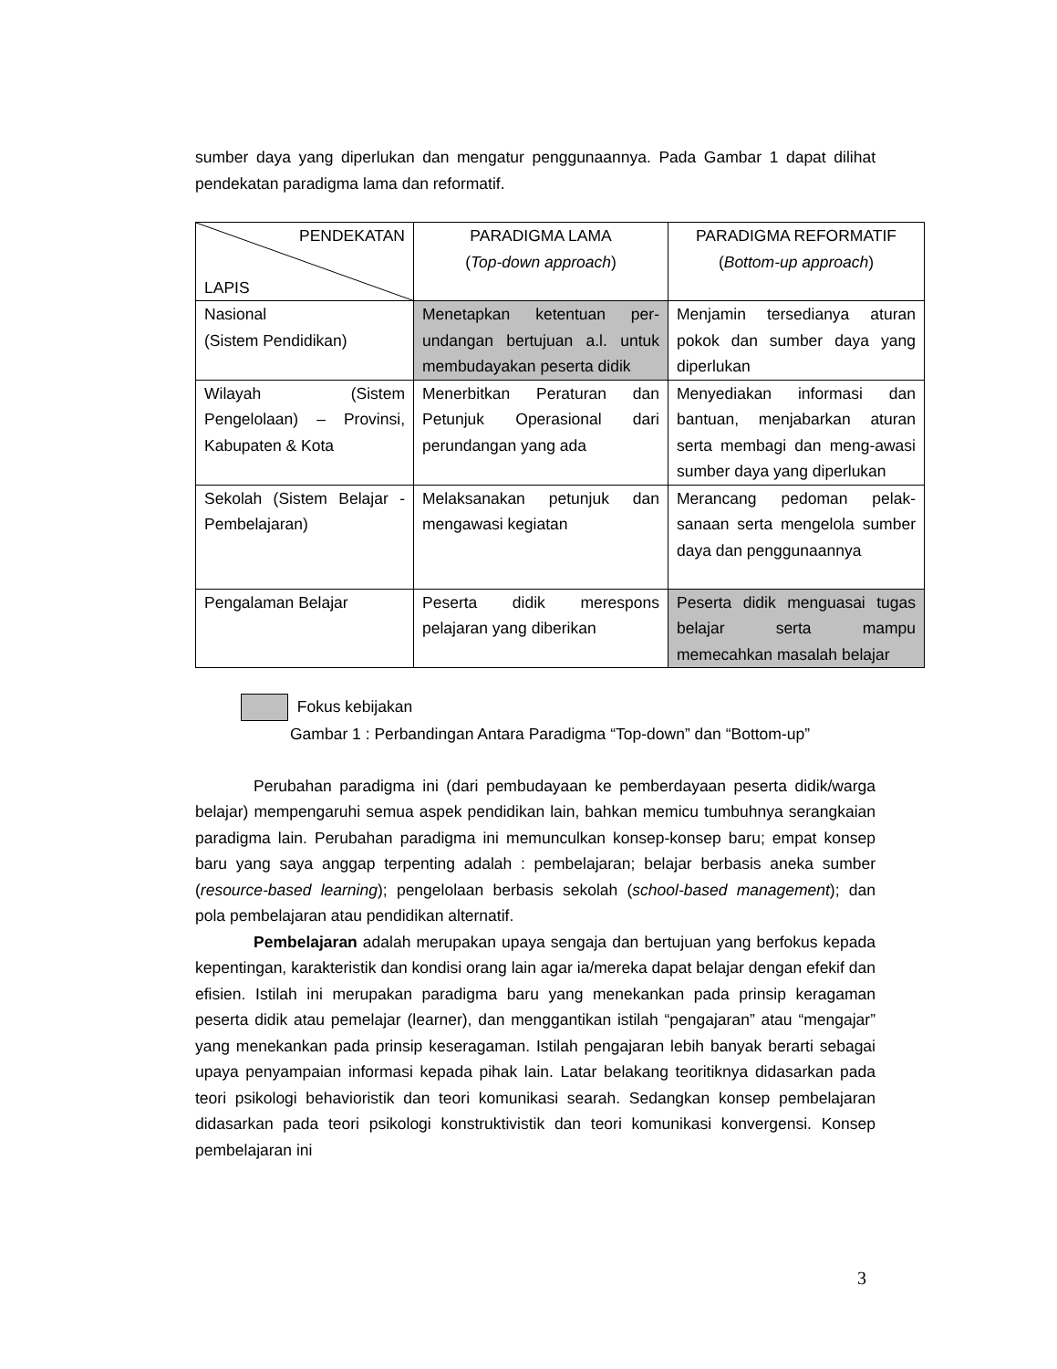sumber daya yang diperlukan dan mengatur penggunaannya. Pada Gambar 1 dapat dilihat pendekatan paradigma lama dan reformatif.
| PENDEKATAN LAPIS | PARADIGMA LAMA ( Top-down approach ) | PARADIGMA REFORMATIF ( Bottom-up approach ) |
| Nasional (Sistem Pendidikan) | Menetapkan ketentuan per-undangan bertujuan a.l. untuk membudayakan peserta didik | Menjamin tersedianya aturan pokok dan sumber daya yang diperlukan |
| Wilayah (Sistem Pengelolaan) – Provinsi, Kabupaten & Kota | Menerbitkan Peraturan dan Petunjuk Operasional dari perundangan yang ada | Menyediakan informasi dan bantuan, menjabarkan aturan serta membagi dan meng-awasi sumber daya yang diperlukan |
| Sekolah (Sistem Belajar - Pembelajaran) | Melaksanakan petunjuk dan mengawasi kegiatan | Merancang pedoman pelak-sanaan serta mengelola sumber daya dan penggunaannya |
| Pengalaman Belajar | Peserta didik merespons pelajaran yang diberikan | Peserta didik menguasai tugas belajar serta mampu memecahkan masalah belajar |
Fokus kebijakan
Gambar 1 : Perbandingan Antara Paradigma “Top-down” dan “Bottom-up”
Perubahan paradigma ini (dari pembudayaan ke pemberdayaan peserta didik/warga belajar) mempengaruhi semua aspek pendidikan lain, bahkan memicu tumbuhnya serangkaian paradigma lain. Perubahan paradigma ini memunculkan konsep-konsep baru; empat konsep baru yang saya anggap terpenting adalah : pembelajaran; belajar berbasis aneka sumber (resource-based learning); pengelolaan berbasis sekolah (school-based management); dan pola pembelajaran atau pendidikan alternatif.
Pembelajaran adalah merupakan upaya sengaja dan bertujuan yang berfokus kepada kepentingan, karakteristik dan kondisi orang lain agar ia/mereka dapat belajar dengan efekif dan efisien. Istilah ini merupakan paradigma baru yang menekankan pada prinsip keragaman peserta didik atau pemelajar (learner), dan menggantikan istilah “pengajaran” atau “mengajar” yang menekankan pada prinsip keseragaman. Istilah pengajaran lebih banyak berarti sebagai upaya penyampaian informasi kepada pihak lain. Latar belakang teoritiknya didasarkan pada teori psikologi behavioristik dan teori komunikasi searah. Sedangkan konsep pembelajaran didasarkan pada teori psikologi konstruktivistik dan teori komunikasi konvergensi. Konsep pembelajaran ini
3